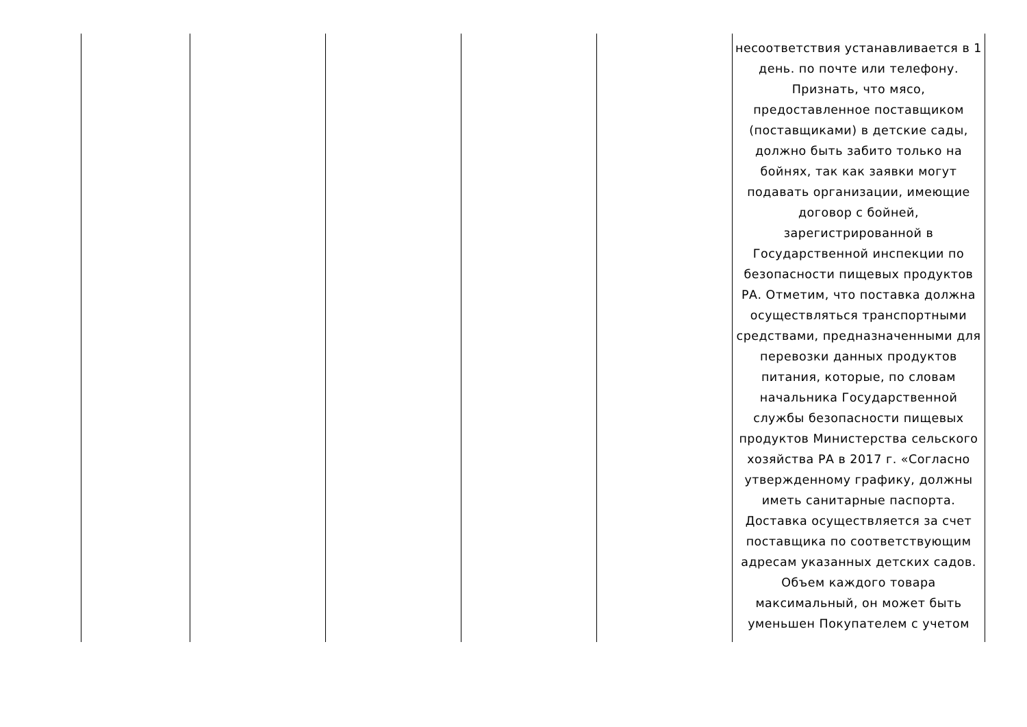| | | | | | несоответствия устанавливается в 1 день. по почте или телефону. Признать, что мясо, предоставленное поставщиком (поставщиками) в детские сады, должно быть забито только на бойнях, так как заявки могут подавать организации, имеющие договор с бойней, зарегистрированной в Государственной инспекции по безопасности пищевых продуктов РА. Отметим, что поставка должна осуществляться транспортными средствами, предназначенными для перевозки данных продуктов питания, которые, по словам начальника Государственной службы безопасности пищевых продуктов Министерства сельского хозяйства РА в 2017 г. «Согласно утвержденному графику, должны иметь санитарные паспорта. Доставка осуществляется за счет поставщика по соответствующим адресам указанных детских садов. Объем каждого товара максимальный, он может быть уменьшен Покупателем с учетом |